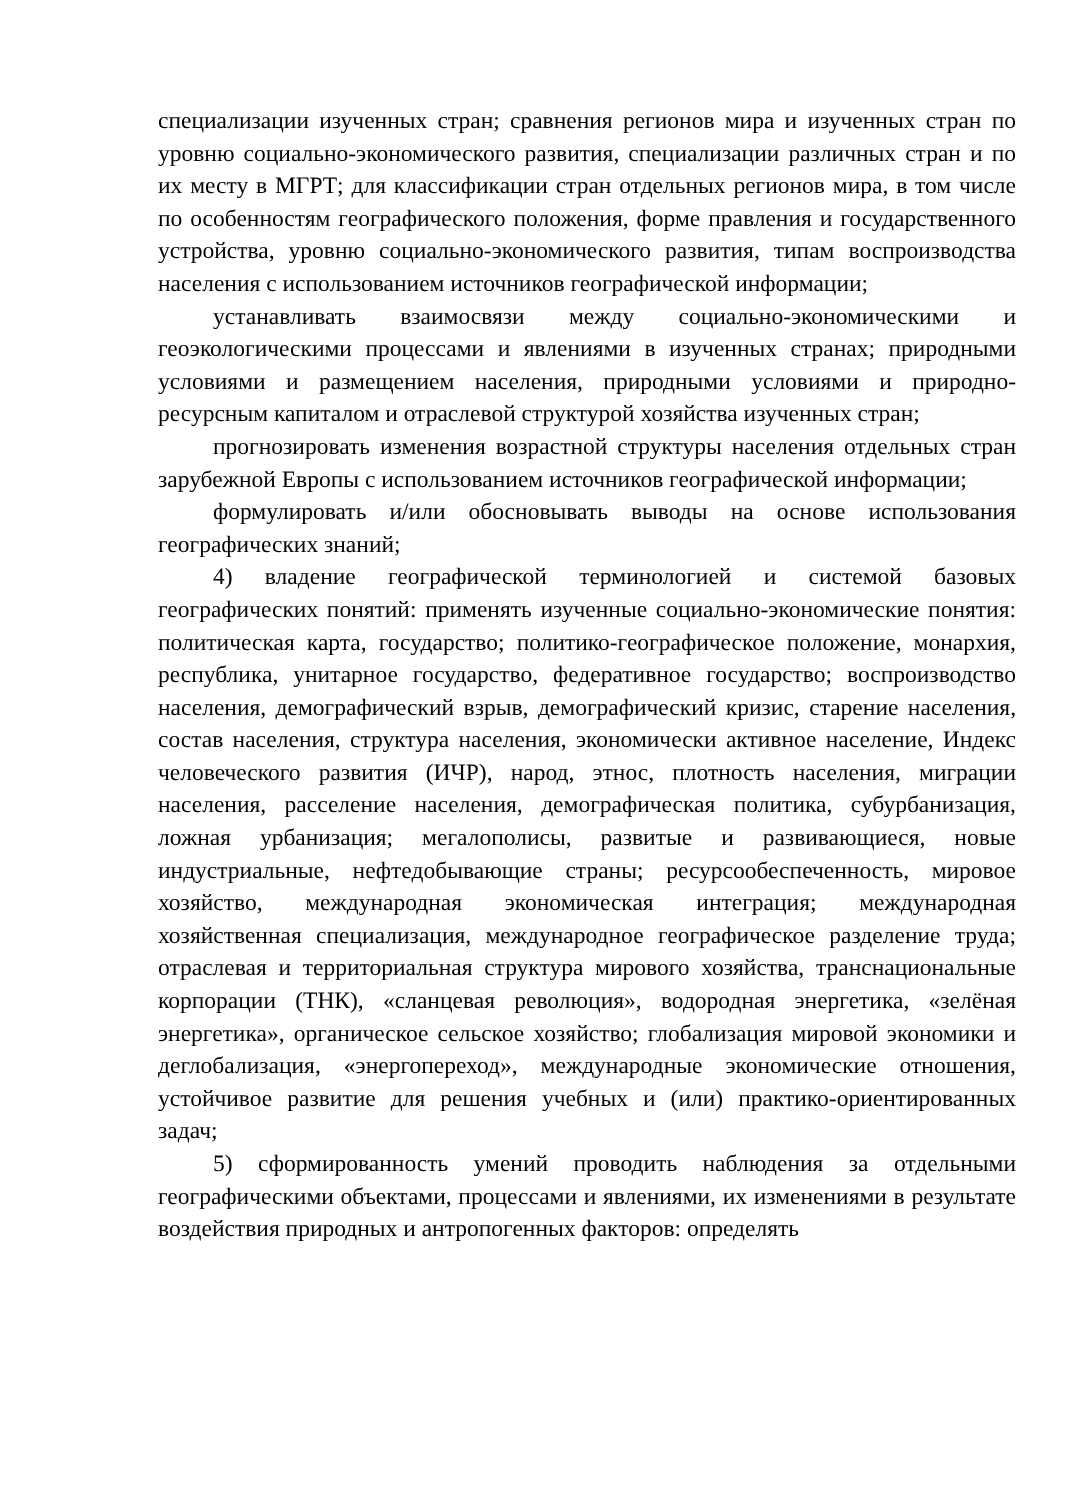специализации изученных стран; сравнения регионов мира и изученных стран по уровню социально-экономического развития, специализации различных стран и по их месту в МГРТ; для классификации стран отдельных регионов мира, в том числе по особенностям географического положения, форме правления и государственного устройства, уровню социально-экономического развития, типам воспроизводства населения с использованием источников географической информации;
устанавливать взаимосвязи между социально-экономическими и геоэкологическими процессами и явлениями в изученных странах; природными условиями и размещением населения, природными условиями и природно-ресурсным капиталом и отраслевой структурой хозяйства изученных стран;
прогнозировать изменения возрастной структуры населения отдельных стран зарубежной Европы с использованием источников географической информации;
формулировать и/или обосновывать выводы на основе использования географических знаний;
4) владение географической терминологией и системой базовых географических понятий: применять изученные социально-экономические понятия: политическая карта, государство; политико-географическое положение, монархия, республика, унитарное государство, федеративное государство; воспроизводство населения, демографический взрыв, демографический кризис, старение населения, состав населения, структура населения, экономически активное население, Индекс человеческого развития (ИЧР), народ, этнос, плотность населения, миграции населения, расселение населения, демографическая политика, субурбанизация, ложная урбанизация; мегалополисы, развитые и развивающиеся, новые индустриальные, нефтедобывающие страны; ресурсообеспеченность, мировое хозяйство, международная экономическая интеграция; международная хозяйственная специализация, международное географическое разделение труда; отраслевая и территориальная структура мирового хозяйства, транснациональные корпорации (ТНК), «сланцевая революция», водородная энергетика, «зелёная энергетика», органическое сельское хозяйство; глобализация мировой экономики и деглобализация, «энергопереход», международные экономические отношения, устойчивое развитие для решения учебных и (или) практико-ориентированных задач;
5) сформированность умений проводить наблюдения за отдельными географическими объектами, процессами и явлениями, их изменениями в результате воздействия природных и антропогенных факторов: определять